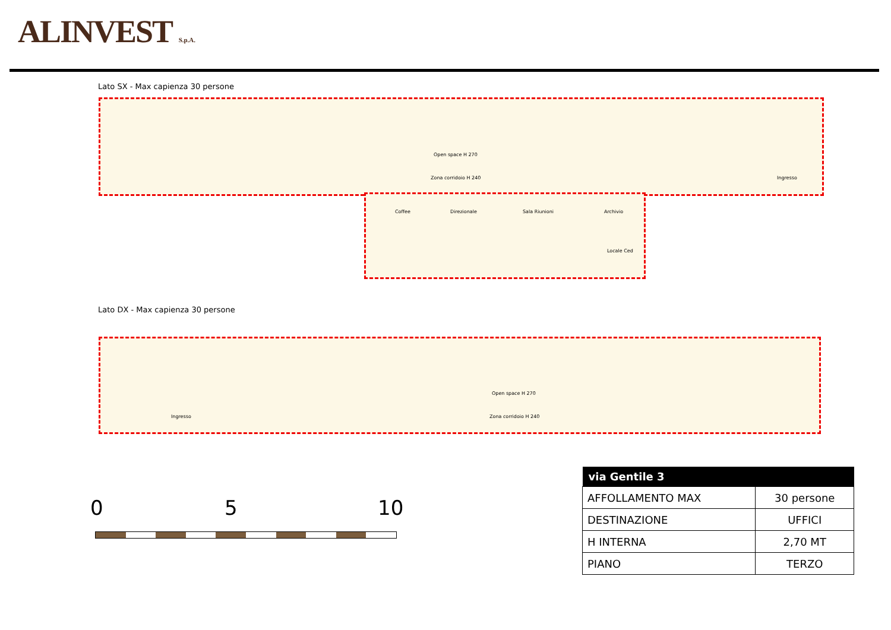ALINVEST S.p.A.
Lato SX - Max capienza 30 persone
Open space H 270
Zona corridoio H 240 Ingresso
Coffee Direzionale Sala Riunioni Archivio
Locale Ced
Lato DX - Max capienza 30 persone
Open space H 270
Ingresso Zona corridoio H 240
0 5 10
| via Gentile 3 | |
| --- | --- |
| AFFOLLAMENTO MAX | 30 persone |
| DESTINAZIONE | UFFICI |
| H INTERNA | 2,70 MT |
| PIANO | TERZO |